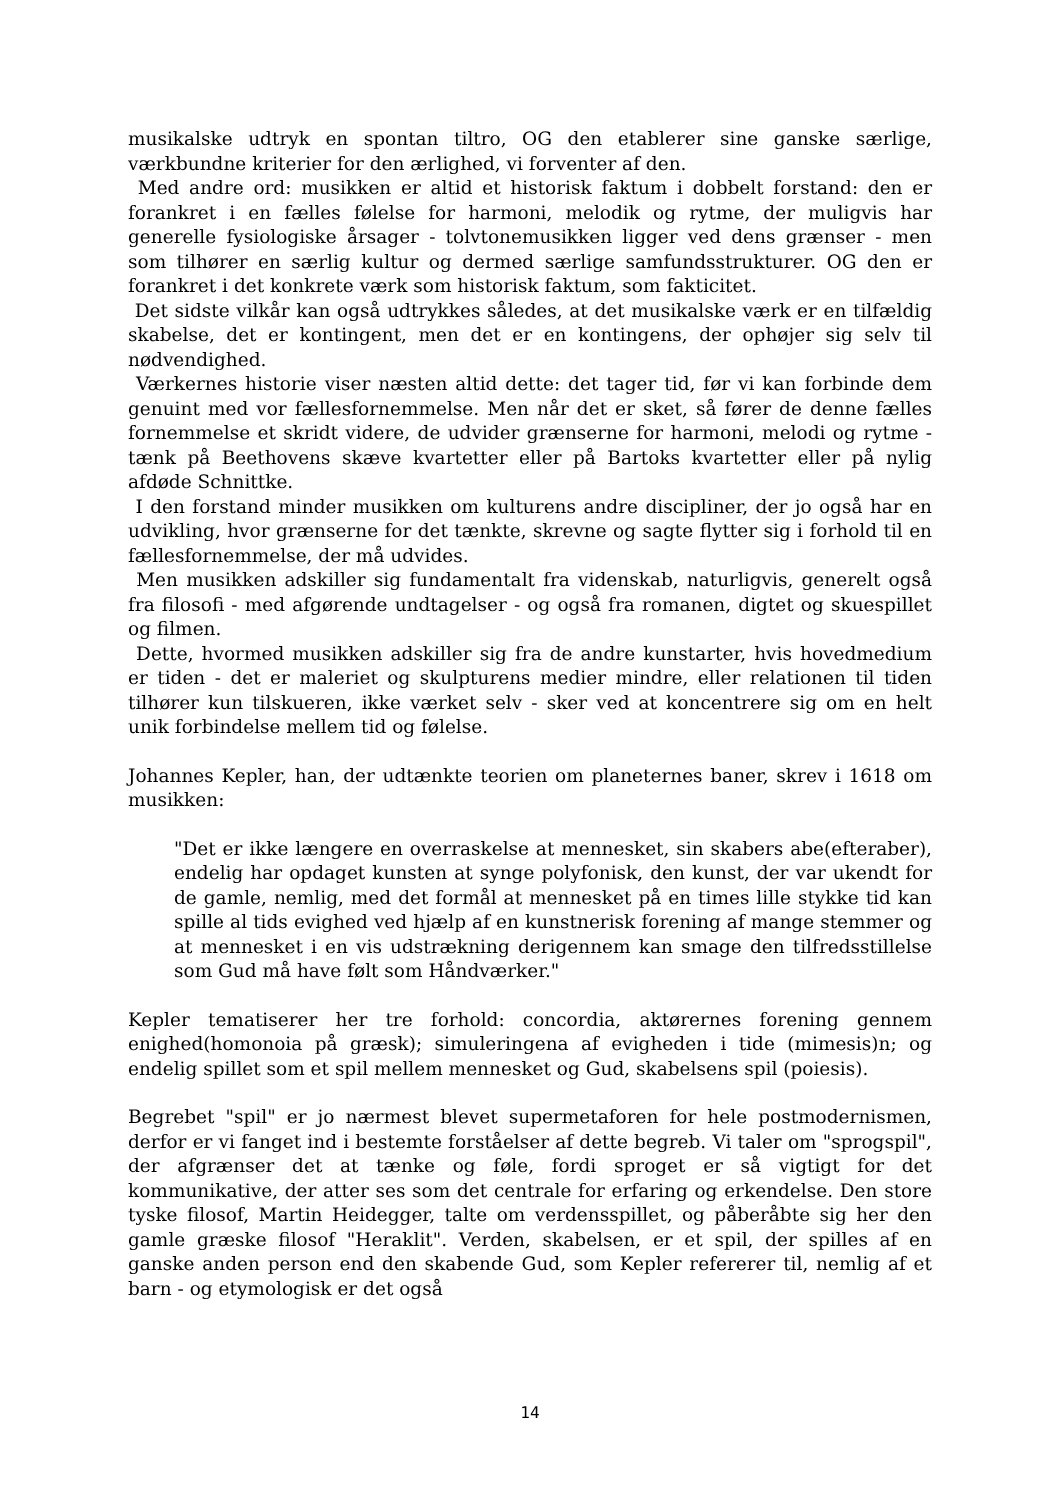musikalske udtryk en spontan tiltro, OG den etablerer sine ganske særlige, værkbundne kriterier for den ærlighed, vi forventer af den.
Med andre ord: musikken er altid et historisk faktum i dobbelt forstand: den er forankret i en fælles følelse for harmoni, melodik og rytme, der muligvis har generelle fysiologiske årsager - tolvtonemusikken ligger ved dens grænser - men som tilhører en særlig kultur og dermed særlige samfundsstrukturer. OG den er forankret i det konkrete værk som historisk faktum, som fakticitet.
Det sidste vilkår kan også udtrykkes således, at det musikalske værk er en tilfældig skabelse, det er kontingent, men det er en kontingens, der ophøjer sig selv til nødvendighed.
Værkernes historie viser næsten altid dette: det tager tid, før vi kan forbinde dem genuint med vor fællesfornemmelse. Men når det er sket, så fører de denne fælles fornemmelse et skridt videre, de udvider grænserne for harmoni, melodi og rytme - tænk på Beethovens skæve kvartetter eller på Bartoks kvartetter eller på nylig afdøde Schnittke.
I den forstand minder musikken om kulturens andre discipliner, der jo også har en udvikling, hvor grænserne for det tænkte, skrevne og sagte flytter sig i forhold til en fællesfornemmelse, der må udvides.
Men musikken adskiller sig fundamentalt fra videnskab, naturligvis, generelt også fra filosofi - med afgørende undtagelser - og også fra romanen, digtet og skuespillet og filmen.
Dette, hvormed musikken adskiller sig fra de andre kunstarter, hvis hovedmedium er tiden - det er maleriet og skulpturens medier mindre, eller relationen til tiden tilhører kun tilskueren, ikke værket selv - sker ved at koncentrere sig om en helt unik forbindelse mellem tid og følelse.
Johannes Kepler, han, der udtænkte teorien om planeternes baner, skrev i 1618 om musikken:
"Det er ikke længere en overraskelse at mennesket, sin skabers abe(efteraber), endelig har opdaget kunsten at synge polyfonisk, den kunst, der var ukendt for de gamle, nemlig, med det formål at mennesket på en times lille stykke tid kan spille al tids evighed ved hjælp af en kunstnerisk forening af mange stemmer og at mennesket i en vis udstrækning derigennem kan smage den tilfredsstillelse som Gud må have følt som Håndværker."
Kepler tematiserer her tre forhold: concordia, aktørernes forening gennem enighed(homonoia på græsk); simuleringena af evigheden i tide (mimesis)n; og endelig spillet som et spil mellem mennesket og Gud, skabelsens spil (poiesis).
Begrebet "spil" er jo nærmest blevet supermetaforen for hele postmodernismen, derfor er vi fanget ind i bestemte forståelser af dette begreb. Vi taler om "sprogspil", der afgrænser det at tænke og føle, fordi sproget er så vigtigt for det kommunikative, der atter ses som det centrale for erfaring og erkendelse. Den store tyske filosof, Martin Heidegger, talte om verdensspillet, og påberåbte sig her den gamle græske filosof "Heraklit". Verden, skabelsen, er et spil, der spilles af en ganske anden person end den skabende Gud, som Kepler refererer til, nemlig af et barn - og etymologisk er det også
14